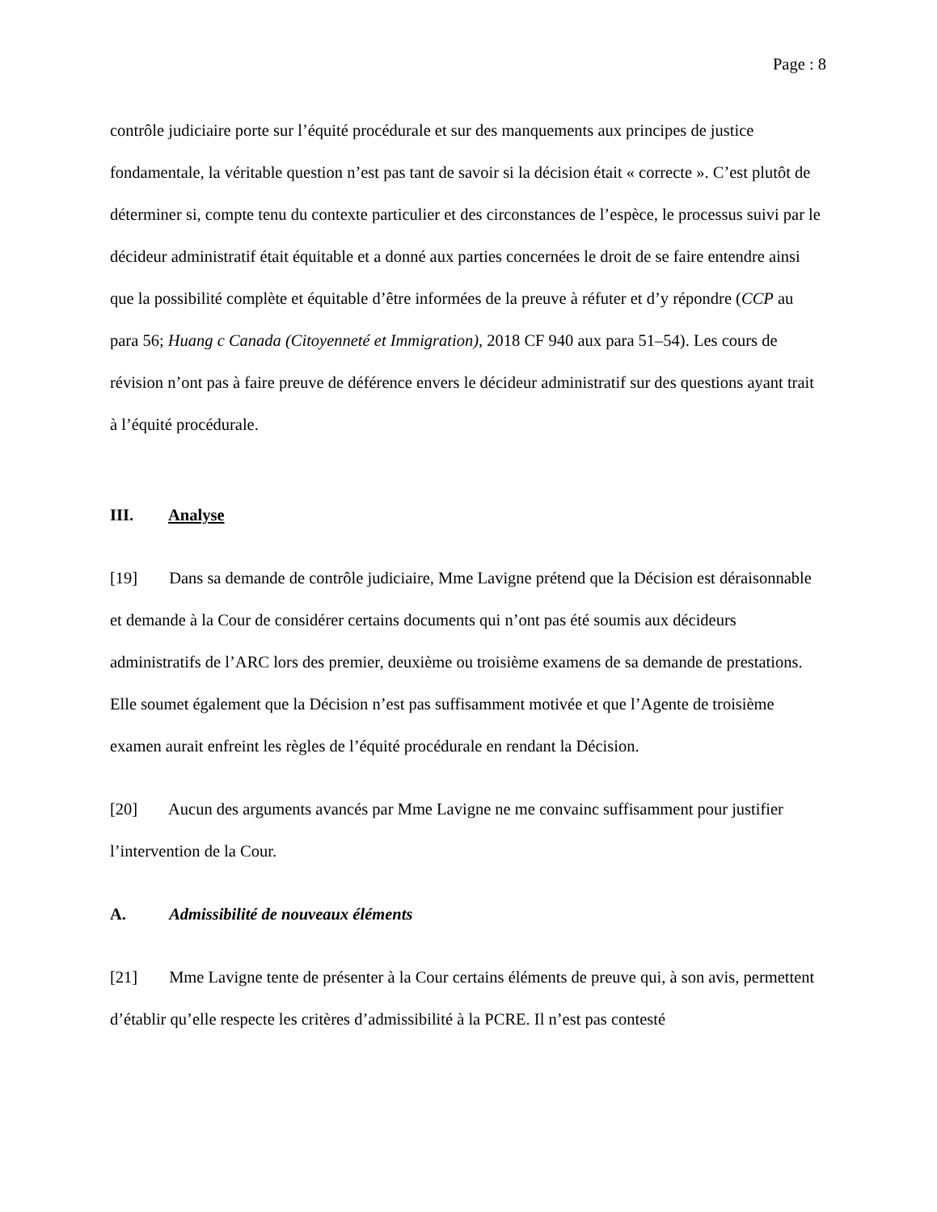Page : 8
contrôle judiciaire porte sur l’équité procédurale et sur des manquements aux principes de justice fondamentale, la véritable question n’est pas tant de savoir si la décision était « correcte ». C’est plutôt de déterminer si, compte tenu du contexte particulier et des circonstances de l’espèce, le processus suivi par le décideur administratif était équitable et a donné aux parties concernées le droit de se faire entendre ainsi que la possibilité complète et équitable d’être informées de la preuve à réfuter et d’y répondre (CCP au para 56; Huang c Canada (Citoyenneté et Immigration), 2018 CF 940 aux para 51–54). Les cours de révision n’ont pas à faire preuve de déférence envers le décideur administratif sur des questions ayant trait à l’équité procédurale.
III. Analyse
[19] Dans sa demande de contrôle judiciaire, Mme Lavigne prétend que la Décision est déraisonnable et demande à la Cour de considérer certains documents qui n’ont pas été soumis aux décideurs administratifs de l’ARC lors des premier, deuxième ou troisième examens de sa demande de prestations. Elle soumet également que la Décision n’est pas suffisamment motivée et que l’Agente de troisième examen aurait enfreint les règles de l’équité procédurale en rendant la Décision.
[20] Aucun des arguments avancés par Mme Lavigne ne me convainc suffisamment pour justifier l’intervention de la Cour.
A. Admissibilité de nouveaux éléments
[21] Mme Lavigne tente de présenter à la Cour certains éléments de preuve qui, à son avis, permettent d’établir qu’elle respecte les critères d’admissibilité à la PCRE. Il n’est pas contesté